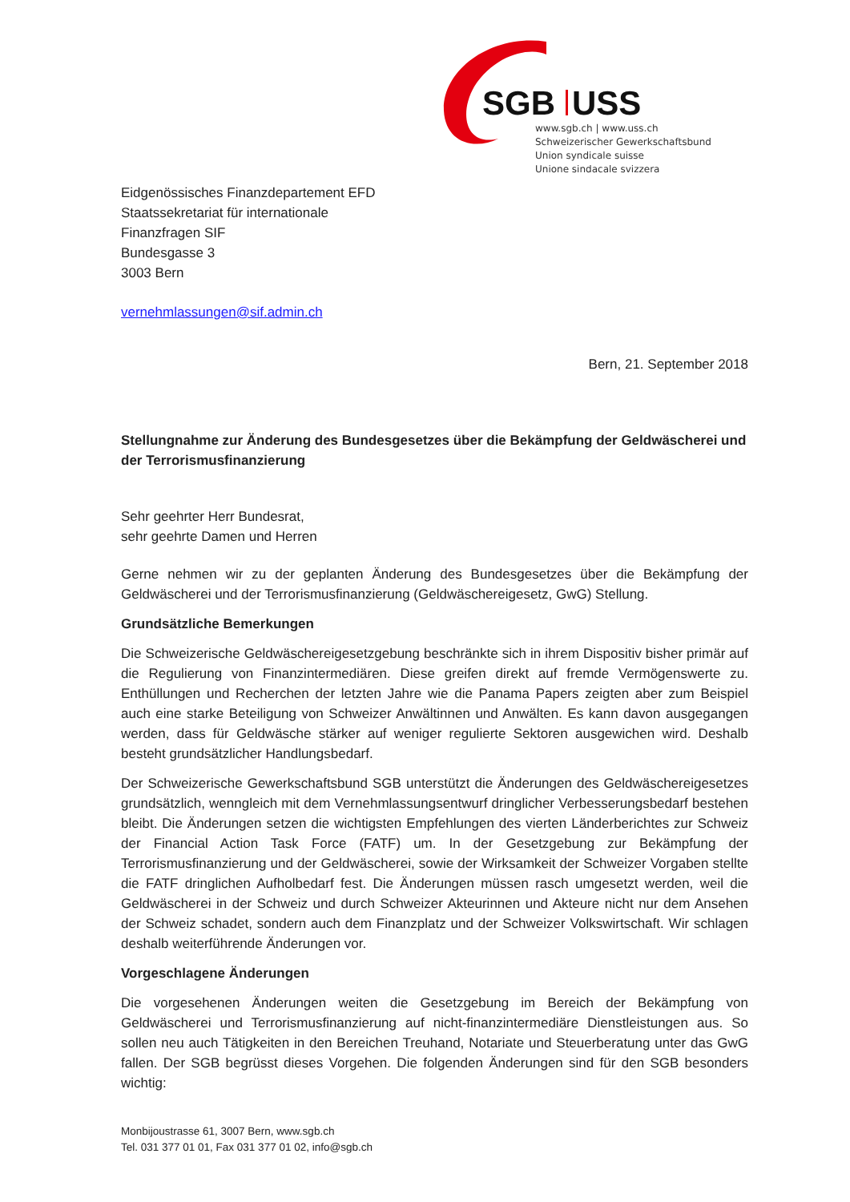SGB
USS
www.sgb.ch | www.uss.ch
Schweizerischer Gewerkschaftsbund
Union syndicale suisse
Unione sindacale svizzera
Eidgenössisches Finanzdepartement EFD
Staatssekretariat für internationale
Finanzfragen SIF
Bundesgasse 3
3003 Bern
vernehmlassungen@sif.admin.ch
Bern, 21. September 2018
Stellungnahme zur Änderung des Bundesgesetzes über die Bekämpfung der Geldwäscherei und der Terrorismusfinanzierung
Sehr geehrter Herr Bundesrat,
sehr geehrte Damen und Herren
Gerne nehmen wir zu der geplanten Änderung des Bundesgesetzes über die Bekämpfung der Geldwäscherei und der Terrorismusfinanzierung (Geldwäschereigesetz, GwG) Stellung.
Grundsätzliche Bemerkungen
Die Schweizerische Geldwäschereigesetzgebung beschränkte sich in ihrem Dispositiv bisher primär auf die Regulierung von Finanzintermediären. Diese greifen direkt auf fremde Vermögenswerte zu. Enthüllungen und Recherchen der letzten Jahre wie die Panama Papers zeigten aber zum Beispiel auch eine starke Beteiligung von Schweizer Anwältinnen und Anwälten. Es kann davon ausgegangen werden, dass für Geldwäsche stärker auf weniger regulierte Sektoren ausgewichen wird. Deshalb besteht grundsätzlicher Handlungsbedarf.
Der Schweizerische Gewerkschaftsbund SGB unterstützt die Änderungen des Geldwäschereigesetzes grundsätzlich, wenngleich mit dem Vernehmlassungsentwurf dringlicher Verbesserungsbedarf bestehen bleibt. Die Änderungen setzen die wichtigsten Empfehlungen des vierten Länderberichtes zur Schweiz der Financial Action Task Force (FATF) um. In der Gesetzgebung zur Bekämpfung der Terrorismusfinanzierung und der Geldwäscherei, sowie der Wirksamkeit der Schweizer Vorgaben stellte die FATF dringlichen Aufholbedarf fest. Die Änderungen müssen rasch umgesetzt werden, weil die Geldwäscherei in der Schweiz und durch Schweizer Akteurinnen und Akteure nicht nur dem Ansehen der Schweiz schadet, sondern auch dem Finanzplatz und der Schweizer Volkswirtschaft. Wir schlagen deshalb weiterführende Änderungen vor.
Vorgeschlagene Änderungen
Die vorgesehenen Änderungen weiten die Gesetzgebung im Bereich der Bekämpfung von Geldwäscherei und Terrorismusfinanzierung auf nicht-finanzintermediäre Dienstleistungen aus. So sollen neu auch Tätigkeiten in den Bereichen Treuhand, Notariate und Steuerberatung unter das GwG fallen. Der SGB begrüsst dieses Vorgehen. Die folgenden Änderungen sind für den SGB besonders wichtig:
Monbijoustrasse 61, 3007 Bern, www.sgb.ch
Tel. 031 377 01 01, Fax 031 377 01 02, info@sgb.ch